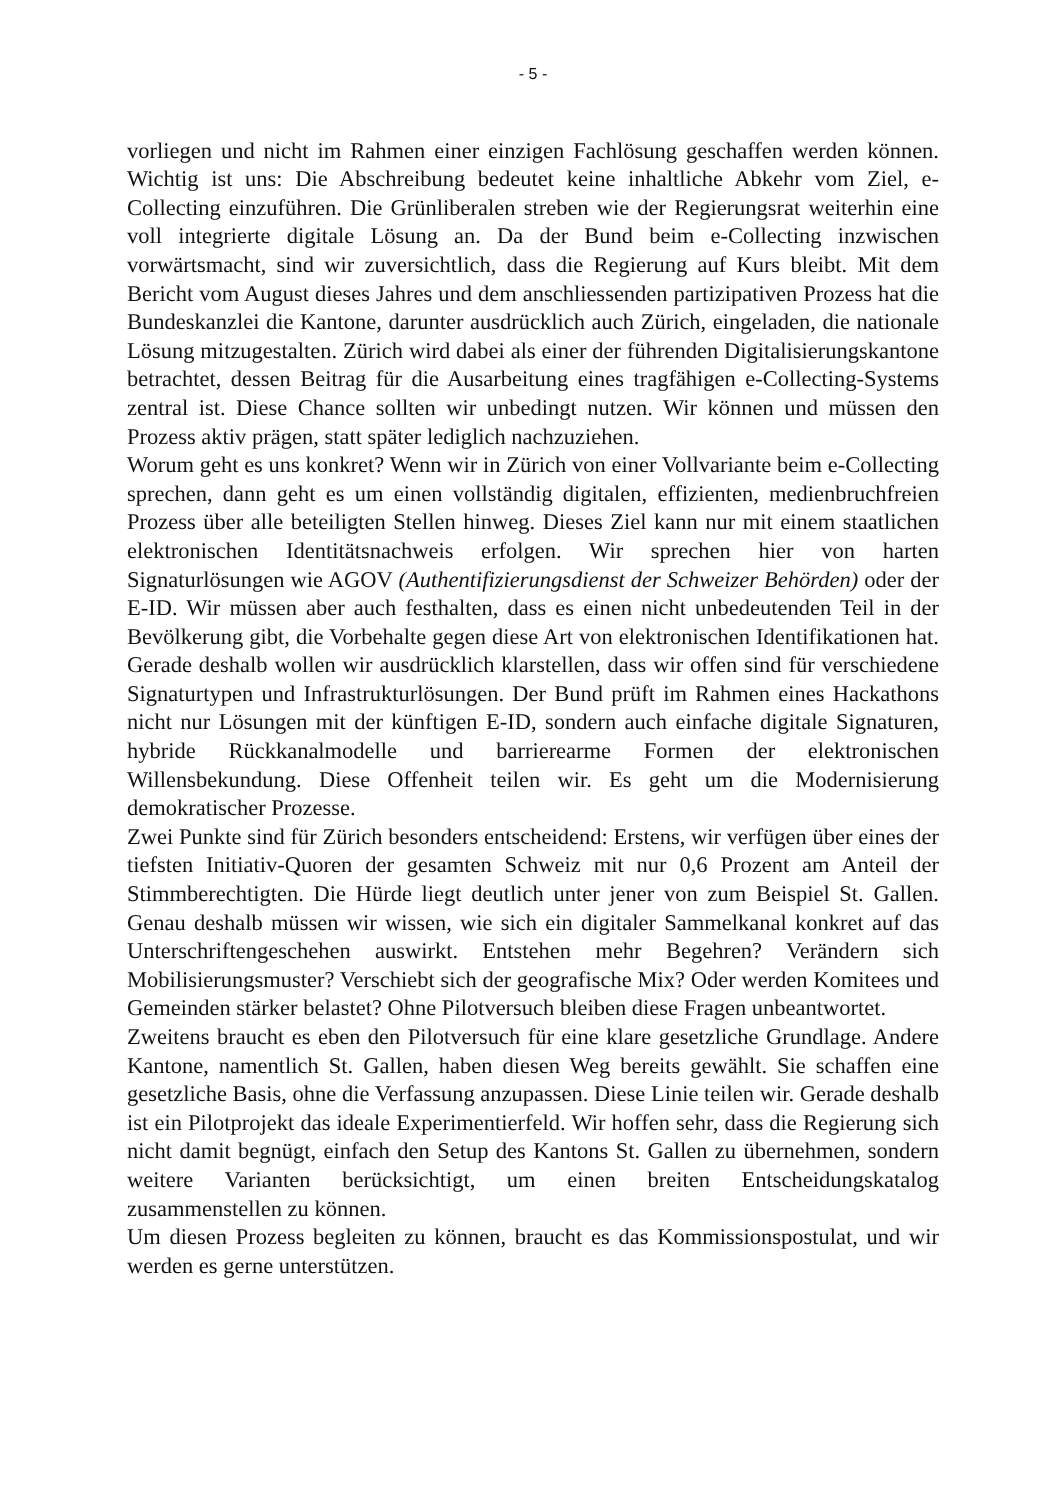- 5 -
vorliegen und nicht im Rahmen einer einzigen Fachlösung geschaffen werden können. Wichtig ist uns: Die Abschreibung bedeutet keine inhaltliche Abkehr vom Ziel, e-Collecting einzuführen. Die Grünliberalen streben wie der Regierungsrat weiterhin eine voll integrierte digitale Lösung an. Da der Bund beim e-Collecting inzwischen vorwärtsmacht, sind wir zuversichtlich, dass die Regierung auf Kurs bleibt. Mit dem Bericht vom August dieses Jahres und dem anschliessenden partizipativen Prozess hat die Bundeskanzlei die Kantone, darunter ausdrücklich auch Zürich, eingeladen, die nationale Lösung mitzugestalten. Zürich wird dabei als einer der führenden Digitalisierungskantone betrachtet, dessen Beitrag für die Ausarbeitung eines tragfähigen e-Collecting-Systems zentral ist. Diese Chance sollten wir unbedingt nutzen. Wir können und müssen den Prozess aktiv prägen, statt später lediglich nachzuziehen.
Worum geht es uns konkret? Wenn wir in Zürich von einer Vollvariante beim e-Collecting sprechen, dann geht es um einen vollständig digitalen, effizienten, medienbruchfreien Prozess über alle beteiligten Stellen hinweg. Dieses Ziel kann nur mit einem staatlichen elektronischen Identitätsnachweis erfolgen. Wir sprechen hier von harten Signaturlösungen wie AGOV (Authentifizierungsdienst der Schweizer Behörden) oder der E-ID. Wir müssen aber auch festhalten, dass es einen nicht unbedeutenden Teil in der Bevölkerung gibt, die Vorbehalte gegen diese Art von elektronischen Identifikationen hat. Gerade deshalb wollen wir ausdrücklich klarstellen, dass wir offen sind für verschiedene Signaturtypen und Infrastrukturlösungen. Der Bund prüft im Rahmen eines Hackathons nicht nur Lösungen mit der künftigen E-ID, sondern auch einfache digitale Signaturen, hybride Rückkanalmodelle und barrierearme Formen der elektronischen Willensbekundung. Diese Offenheit teilen wir. Es geht um die Modernisierung demokratischer Prozesse.
Zwei Punkte sind für Zürich besonders entscheidend: Erstens, wir verfügen über eines der tiefsten Initiativ-Quoren der gesamten Schweiz mit nur 0,6 Prozent am Anteil der Stimmberechtigten. Die Hürde liegt deutlich unter jener von zum Beispiel St. Gallen. Genau deshalb müssen wir wissen, wie sich ein digitaler Sammelkanal konkret auf das Unterschriftengeschehen auswirkt. Entstehen mehr Begehren? Verändern sich Mobilisierungsmuster? Verschiebt sich der geografische Mix? Oder werden Komitees und Gemeinden stärker belastet? Ohne Pilotversuch bleiben diese Fragen unbeantwortet.
Zweitens braucht es eben den Pilotversuch für eine klare gesetzliche Grundlage. Andere Kantone, namentlich St. Gallen, haben diesen Weg bereits gewählt. Sie schaffen eine gesetzliche Basis, ohne die Verfassung anzupassen. Diese Linie teilen wir. Gerade deshalb ist ein Pilotprojekt das ideale Experimentierfeld. Wir hoffen sehr, dass die Regierung sich nicht damit begnügt, einfach den Setup des Kantons St. Gallen zu übernehmen, sondern weitere Varianten berücksichtigt, um einen breiten Entscheidungskatalog zusammenstellen zu können.
Um diesen Prozess begleiten zu können, braucht es das Kommissionspostulat, und wir werden es gerne unterstützen.